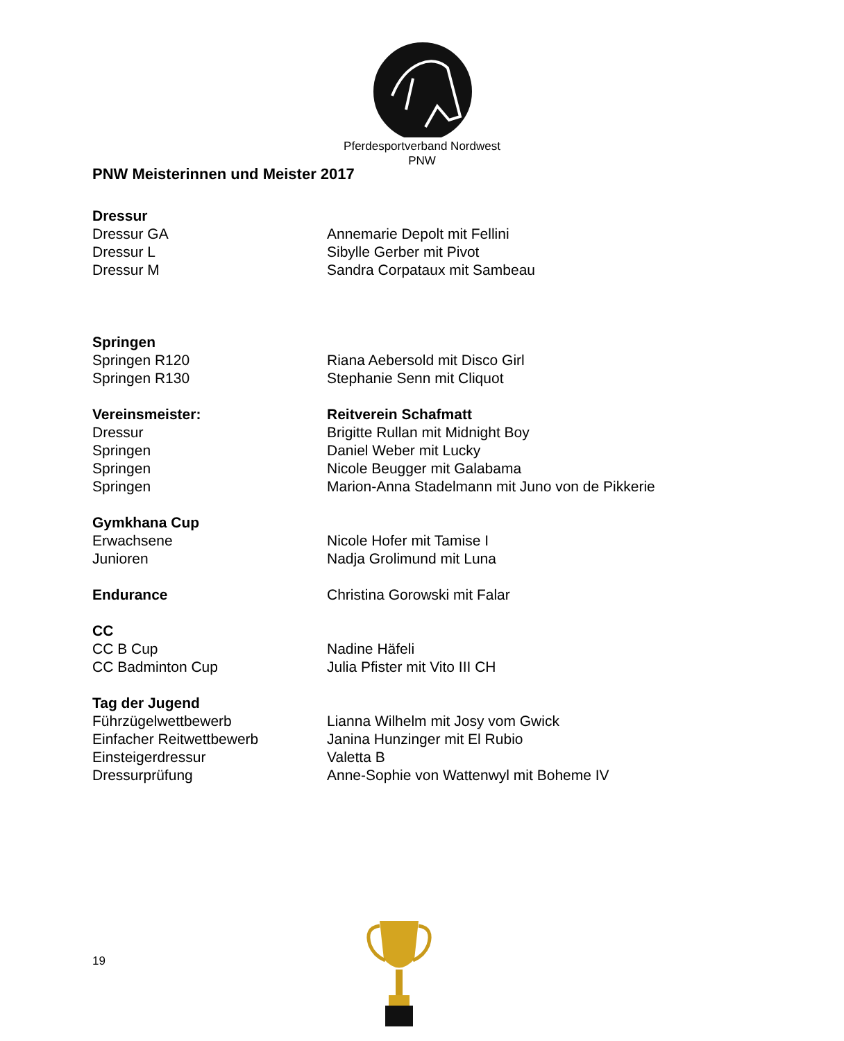Pferdesportverband Nordwest
PNW
PNW Meisterinnen und Meister 2017
Dressur
Dressur GA Annemarie Depolt mit Fellini
Dressur L Sibylle Gerber mit Pivot
Dressur M Sandra Corpataux mit Sambeau
Springen
Springen R120 Riana Aebersold mit Disco Girl
Springen R130 Stephanie Senn mit Cliquot
Vereinsmeister: Reitverein Schafmatt
Dressur Brigitte Rullan mit Midnight Boy
Springen Daniel Weber mit Lucky
Springen Nicole Beugger mit Galabama
Springen Marion-Anna Stadelmann mit Juno von de Pikkerie
Gymkhana Cup
Erwachsene Nicole Hofer mit Tamise I
Junioren Nadja Grolimund mit Luna
Endurance Christina Gorowski mit Falar
CC
CC B Cup Nadine Häfeli
CC Badminton Cup Julia Pfister mit Vito III CH
Tag der Jugend
Führzügelwettbewerb Lianna Wilhelm mit Josy vom Gwick
Einfacher Reitwettbewerb Janina Hunzinger mit El Rubio
Einsteigerdressur Valetta B
Dressurprüfung Anne-Sophie von Wattenwyl mit Boheme IV
19